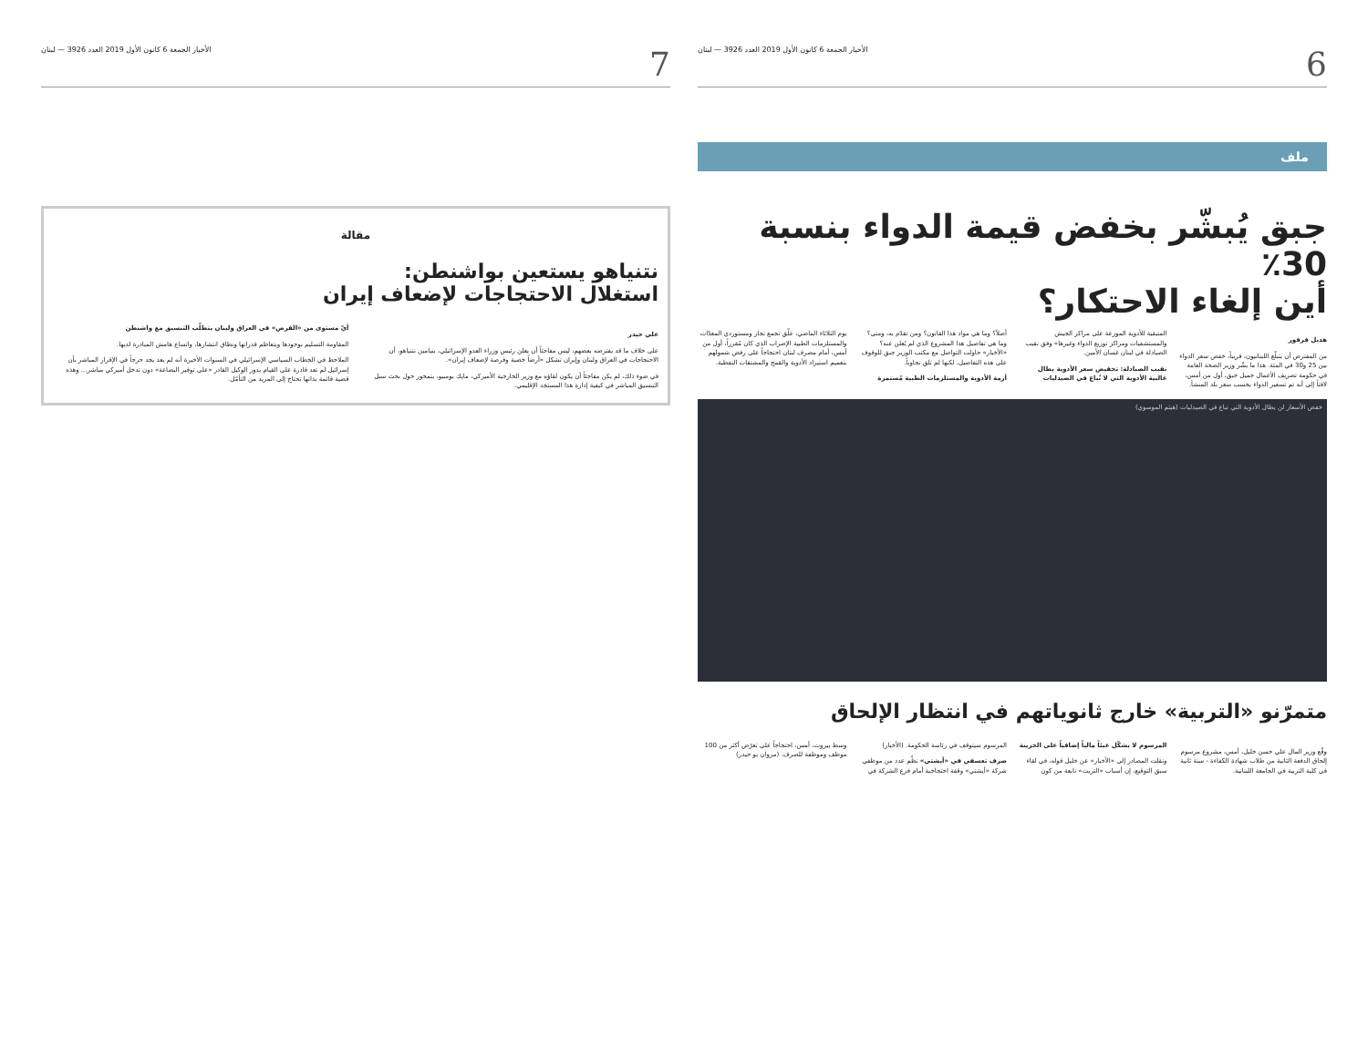6 الأخبار الجمعة 6 كانون الأول 2019 العدد 3926 — لبنان
ملف
جبق يُبشّر بخفض قيمة الدواء بنسبة 30٪
أين إلغاء الاحتكار؟
هديل فرفور
من المفترض أن يتبلّغ اللبنانيون، قريباً، خفض سعر الدواء بين 25 و30 في المئة. هذا ما بشّر وزير الصحة العامة في حكومة تصريف الأعمال جميل جبق، أول من أمس، لافتاً إلى أنه تم تسعير الدواء بحسب سعر بلد المنشأ.
المتبقية للأدوية الموزعة على مراكز الجيش والمستشفيات ومراكز توزيع الدواء وغيرها» وفق نقيب الصيادلة في لبنان غسان الأمين.
نقيب الصيادلة: تخفيض سعر الأدوية يطال غالبية الأدوية التي لا تُباع في الصيدليات
أصلاً؟ وما هي مواد هذا القانون؟ ومن تقدّم به، ومتى؟ وما هي تفاصيل هذا المشروع الذي لم يُعلن عنه؟ «الأخبار» حاولت التواصل مع مكتب الوزير جبق للوقوف على هذه التفاصيل، لكنها لم تلق تجاوباً.
أزمة الأدوية والمستلزمات الطبية مُستمرة
يوم الثلاثاء الماضي، علّق تجمع تجار ومستوردي المعدّات والمستلزمات الطبية الإضراب الذي كان مُقرراً، أول من أمس، أمام مصرف لبنان احتجاجاً على رفض شمولهم بتعميم استيراد الأدوية والقمح والمشتقات النفطية.
خفض الأسعار لن يطال الأدوية التي تباع في الصيدليات (هيثم الموسوي)
متمرّنو «التربية» خارج ثانوياتهم في انتظار الإلحاق
وقّع وزير المال علي حسن خليل، أمس، مشروع مرسوم إلحاق الدفعة الثانية من طلاب شهادة الكفاءة - سنة ثانية في كلية التربية في الجامعة اللبنانية.
المرسوم لا يشكّل عبئاً مالياً إضافياً على الخزينة
ونقلت المصادر إلى «الأخبار» عن خليل قوله، في لقاء سبق التوقيع، إن أسباب «التريث» نابعة من كون المرسوم سيتوقف في رئاسة الحكومة. (الأخبار)
صرف تعسفي في «أيشتي» نظّم عدد من موظفي شركة «أيشتي» وقفة احتجاجية أمام فرع الشركة في وسط بيروت، أمس، احتجاجاً على تعرّض أكثر من 100 موظف وموظفة للصرف. (مروان بو حيدر)
7 الأخبار الجمعة 6 كانون الأول 2019 العدد 3926 — لبنان
مقالة
نتنياهو يستعين بواشنطن:
استغلال الاحتجاجات لإضعاف إيران
علي حيدر
على خلاف ما قد يفترضه بعضهم، ليس مفاجئاً أن يعلن رئيس وزراء العدو الإسرائيلي، بنيامين نتنياهو، أن الاحتجاجات في العراق ولبنان وإيران تشكل «أرضاً خصبة وفرصة لإضعاف إيران».
في ضوء ذلك، لم يكن مفاجئاً أن يكون لقاؤه مع وزير الخارجية الأميركي، مايك بومبيو، يتمحور حول بحث سبل التنسيق المباشر في كيفية إدارة هذا المستجد الإقليمي.
أيّ مستوى من «الفرص» في العراق ولبنان يتطلّب التنسيق مع واشنطن
المقاومة التسليم بوجودها وبتعاظم قدراتها ونطاق انتشارها، واتساع هامش المبادرة لديها.
الملاحظ في الخطاب السياسي الإسرائيلي في السنوات الأخيرة أنه لم يعد يجد حرجاً في الإقرار المباشر بأن إسرائيل لم تعد قادرة على القيام بدور الوكيل القادر «على توفير البضاعة» دون تدخل أميركي مباشر... وهذه قضية قائمة بذاتها تحتاج إلى المزيد من التأمّل.